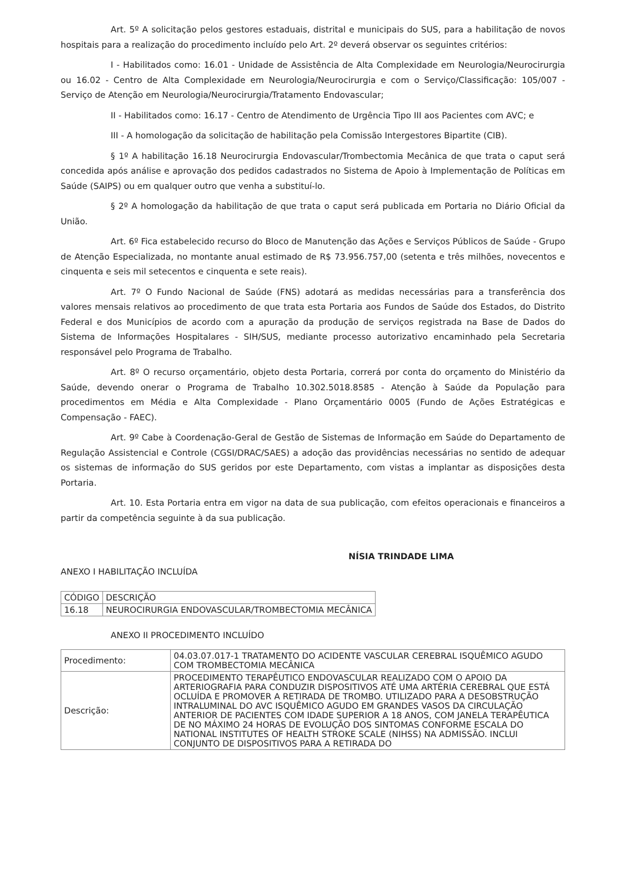Art. 5º A solicitação pelos gestores estaduais, distrital e municipais do SUS, para a habilitação de novos hospitais para a realização do procedimento incluído pelo Art. 2º deverá observar os seguintes critérios:
I - Habilitados como: 16.01 - Unidade de Assistência de Alta Complexidade em Neurologia/Neurocirurgia ou 16.02 - Centro de Alta Complexidade em Neurologia/Neurocirurgia e com o Serviço/Classificação: 105/007 - Serviço de Atenção em Neurologia/Neurocirurgia/Tratamento Endovascular;
II - Habilitados como: 16.17 - Centro de Atendimento de Urgência Tipo III aos Pacientes com AVC; e
III - A homologação da solicitação de habilitação pela Comissão Intergestores Bipartite (CIB).
§ 1º A habilitação 16.18 Neurocirurgia Endovascular/Trombectomia Mecânica de que trata o caput será concedida após análise e aprovação dos pedidos cadastrados no Sistema de Apoio à Implementação de Políticas em Saúde (SAIPS) ou em qualquer outro que venha a substituí-lo.
§ 2º A homologação da habilitação de que trata o caput será publicada em Portaria no Diário Oficial da União.
Art. 6º Fica estabelecido recurso do Bloco de Manutenção das Ações e Serviços Públicos de Saúde - Grupo de Atenção Especializada, no montante anual estimado de R$ 73.956.757,00 (setenta e três milhões, novecentos e cinquenta e seis mil setecentos e cinquenta e sete reais).
Art. 7º O Fundo Nacional de Saúde (FNS) adotará as medidas necessárias para a transferência dos valores mensais relativos ao procedimento de que trata esta Portaria aos Fundos de Saúde dos Estados, do Distrito Federal e dos Municípios de acordo com a apuração da produção de serviços registrada na Base de Dados do Sistema de Informações Hospitalares - SIH/SUS, mediante processo autorizativo encaminhado pela Secretaria responsável pelo Programa de Trabalho.
Art. 8º O recurso orçamentário, objeto desta Portaria, correrá por conta do orçamento do Ministério da Saúde, devendo onerar o Programa de Trabalho 10.302.5018.8585 - Atenção à Saúde da População para procedimentos em Média e Alta Complexidade - Plano Orçamentário 0005 (Fundo de Ações Estratégicas e Compensação - FAEC).
Art. 9º Cabe à Coordenação-Geral de Gestão de Sistemas de Informação em Saúde do Departamento de Regulação Assistencial e Controle (CGSI/DRAC/SAES) a adoção das providências necessárias no sentido de adequar os sistemas de informação do SUS geridos por este Departamento, com vistas a implantar as disposições desta Portaria.
Art. 10. Esta Portaria entra em vigor na data de sua publicação, com efeitos operacionais e financeiros a partir da competência seguinte à da sua publicação.
NÍSIA TRINDADE LIMA
ANEXO I HABILITAÇÃO INCLUÍDA
| CÓDIGO | DESCRIÇÃO |
| 16.18 | NEUROCIRURGIA ENDOVASCULAR/TROMBECTOMIA MECÂNICA |
ANEXO II PROCEDIMENTO INCLUÍDO
| Procedimento: | 04.03.07.017-1 TRATAMENTO DO ACIDENTE VASCULAR CEREBRAL ISQUÊMICO AGUDO COM TROMBECTOMIA MECÂNICA |
| Descrição: | PROCEDIMENTO TERAPÊUTICO ENDOVASCULAR REALIZADO COM O APOIO DA ARTERIOGRAFIA PARA CONDUZIR DISPOSITIVOS ATÉ UMA ARTÉRIA CEREBRAL QUE ESTÁ OCLUÍDA E PROMOVER A RETIRADA DE TROMBO. UTILIZADO PARA A DESOBSTRUÇÃO INTRALUMINAL DO AVC ISQUÊMICO AGUDO EM GRANDES VASOS DA CIRCULAÇÃO ANTERIOR DE PACIENTES COM IDADE SUPERIOR A 18 ANOS, COM JANELA TERAPÊUTICA DE NO MÁXIMO 24 HORAS DE EVOLUÇÃO DOS SINTOMAS CONFORME ESCALA DO NATIONAL INSTITUTES OF HEALTH STROKE SCALE (NIHSS) NA ADMISSÃO. INCLUI CONJUNTO DE DISPOSITIVOS PARA A RETIRADA DO |